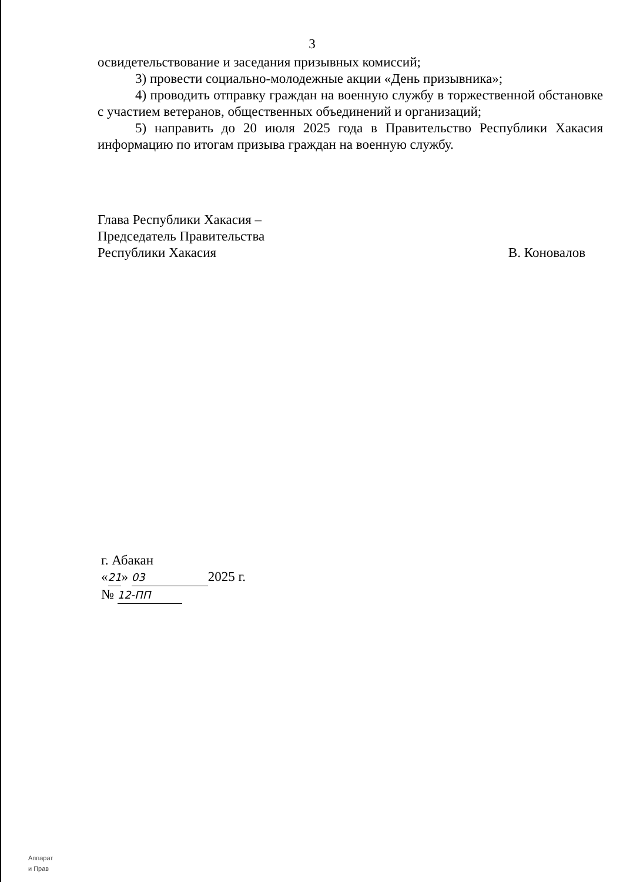3
освидетельствование и заседания призывных комиссий;
3) провести социально-молодежные акции «День призывника»;
4) проводить отправку граждан на военную службу в торжественной обстановке с участием ветеранов, общественных объединений и организаций;
5) направить до 20 июля 2025 года в Правительство Республики Хакасия информацию по итогам призыва граждан на военную службу.
Глава Республики Хакасия –
Председатель Правительства
Республики Хакасия
В. Коновалов
г. Абакан
«21» 03 2025 г.
№ 12-ПП
Аппарат
и Прав